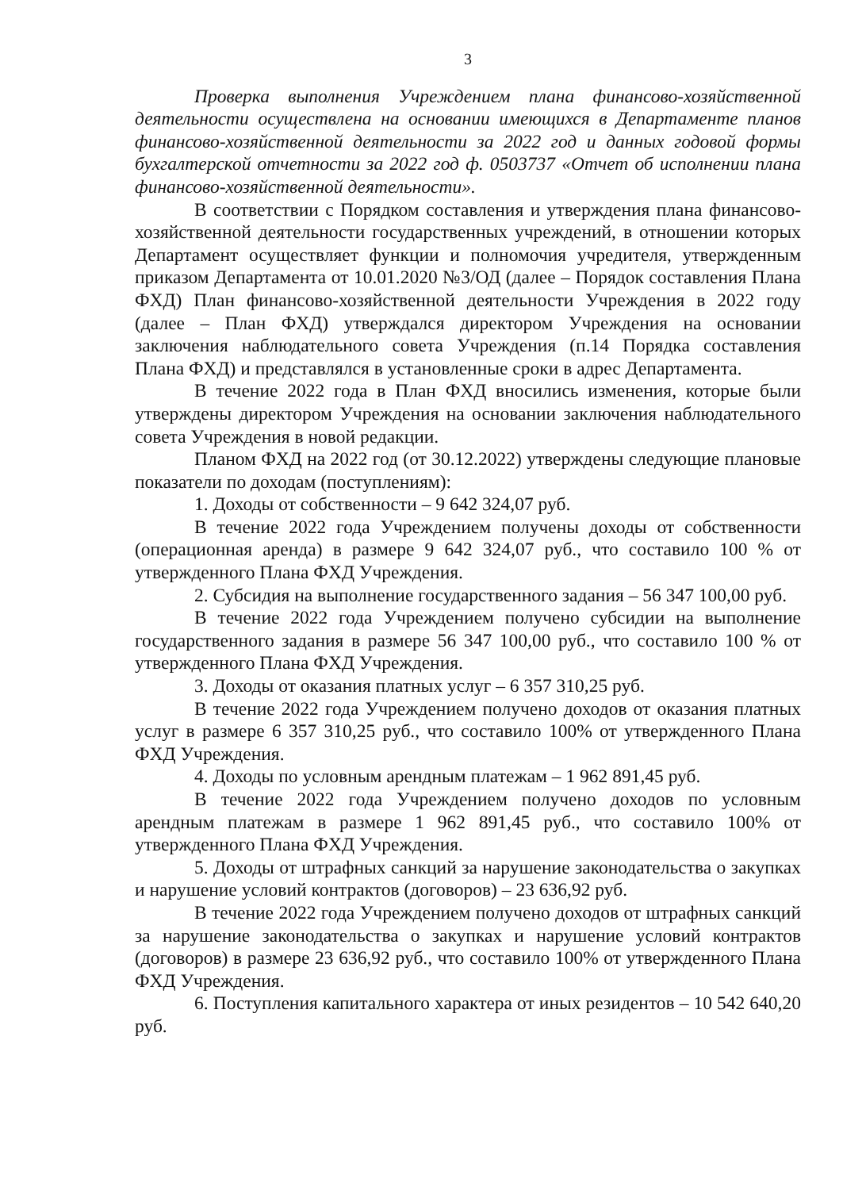3
Проверка выполнения Учреждением плана финансово-хозяйственной деятельности осуществлена на основании имеющихся в Департаменте планов финансово-хозяйственной деятельности за 2022 год и данных годовой формы бухгалтерской отчетности за 2022 год ф. 0503737 «Отчет об исполнении плана финансово-хозяйственной деятельности».
В соответствии с Порядком составления и утверждения плана финансово-хозяйственной деятельности государственных учреждений, в отношении которых Департамент осуществляет функции и полномочия учредителя, утвержденным приказом Департамента от 10.01.2020 №3/ОД (далее – Порядок составления Плана ФХД) План финансово-хозяйственной деятельности Учреждения в 2022 году (далее – План ФХД) утверждался директором Учреждения на основании заключения наблюдательного совета Учреждения (п.14 Порядка составления Плана ФХД) и представлялся в установленные сроки в адрес Департамента.
В течение 2022 года в План ФХД вносились изменения, которые были утверждены директором Учреждения на основании заключения наблюдательного совета Учреждения в новой редакции.
Планом ФХД на 2022 год (от 30.12.2022) утверждены следующие плановые показатели по доходам (поступлениям):
1. Доходы от собственности – 9 642 324,07 руб.
В течение 2022 года Учреждением получены доходы от собственности (операционная аренда) в размере 9 642 324,07 руб., что составило 100 % от утвержденного Плана ФХД Учреждения.
2. Субсидия на выполнение государственного задания – 56 347 100,00 руб.
В течение 2022 года Учреждением получено субсидии на выполнение государственного задания в размере 56 347 100,00 руб., что составило 100 % от утвержденного Плана ФХД Учреждения.
3. Доходы от оказания платных услуг – 6 357 310,25 руб.
В течение 2022 года Учреждением получено доходов от оказания платных услуг в размере 6 357 310,25 руб., что составило 100% от утвержденного Плана ФХД Учреждения.
4. Доходы по условным арендным платежам – 1 962 891,45 руб.
В течение 2022 года Учреждением получено доходов по условным арендным платежам в размере 1 962 891,45 руб., что составило 100% от утвержденного Плана ФХД Учреждения.
5. Доходы от штрафных санкций за нарушение законодательства о закупках и нарушение условий контрактов (договоров) – 23 636,92 руб.
В течение 2022 года Учреждением получено доходов от штрафных санкций за нарушение законодательства о закупках и нарушение условий контрактов (договоров) в размере 23 636,92 руб., что составило 100% от утвержденного Плана ФХД Учреждения.
6. Поступления капитального характера от иных резидентов – 10 542 640,20 руб.